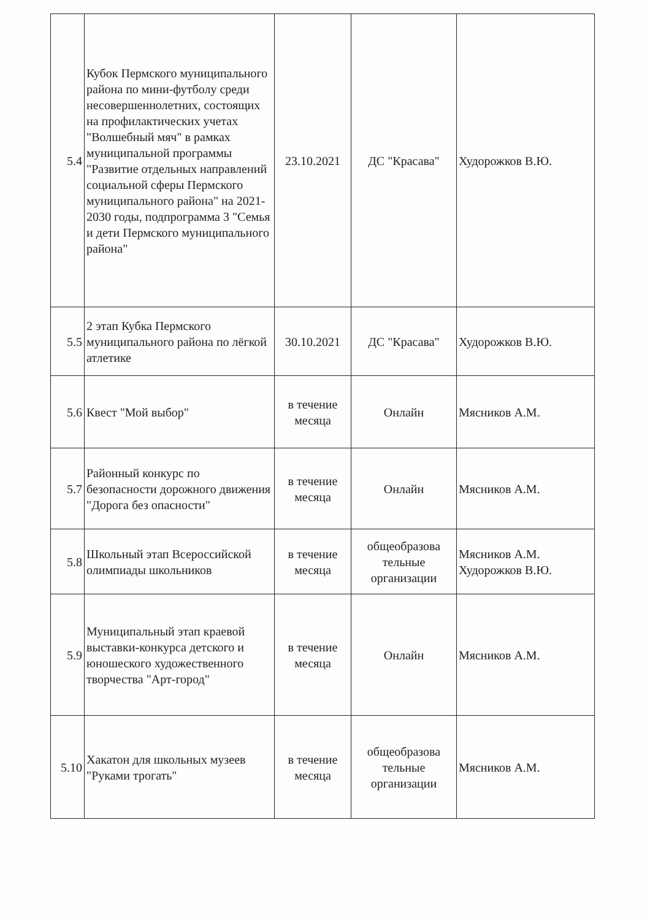| 5.4 | Кубок Пермского муниципального района по мини-футболу среди несовершеннолетних, состоящих на профилактических учетах "Волшебный мяч" в рамках муниципальной программы "Развитие отдельных направлений социальной сферы Пермского муниципального района" на 2021-2030 годы, подпрограмма 3 "Семья и дети Пермского муниципального района" | 23.10.2021 | ДС "Красава" | Худорожков В.Ю. |
| 5.5 | 2 этап Кубка Пермского муниципального района по лёгкой атлетике | 30.10.2021 | ДС "Красава" | Худорожков В.Ю. |
| 5.6 | Квест "Мой выбор" | в течение месяца | Онлайн | Мясников А.М. |
| 5.7 | Районный конкурс по безопасности дорожного движения "Дорога без опасности" | в течение месяца | Онлайн | Мясников А.М. |
| 5.8 | Школьный этап Всероссийской олимпиады школьников | в течение месяца | общеобразова тельные организации | Мясников А.М. Худорожков В.Ю. |
| 5.9 | Муниципальный этап краевой выставки-конкурса детского и юношеского художественного творчества "Арт-город" | в течение месяца | Онлайн | Мясников А.М. |
| 5.10 | Хакатон для школьных музеев "Руками трогать" | в течение месяца | общеобразова тельные организации | Мясников А.М. |